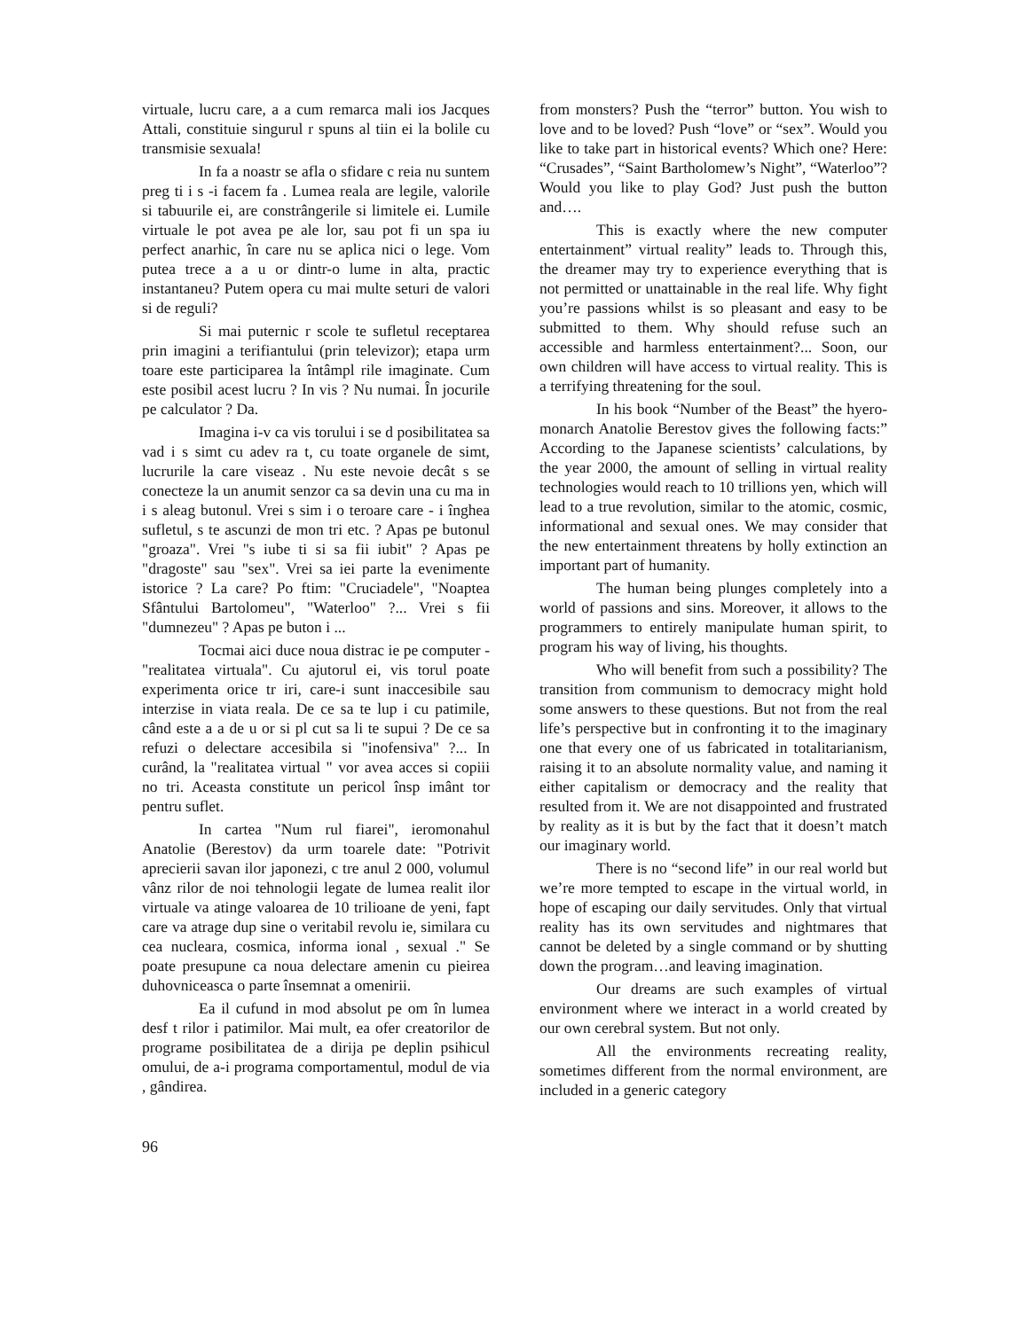virtuale, lucru care, a a cum remarca mali ios Jacques Attali, constituie singurul r spuns al tiin ei la bolile cu transmisie sexuala!
In fa a noastr se afla o sfidare c reia nu suntem preg ti i s -i facem fa . Lumea reala are legile, valorile si tabuurile ei, are constrângerile si limitele ei. Lumile virtuale le pot avea pe ale lor, sau pot fi un spa iu perfect anarhic, în care nu se aplica nici o lege. Vom putea trece a a u or dintr-o lume in alta, practic instantaneu? Putem opera cu mai multe seturi de valori si de reguli?
Si mai puternic r scole te sufletul receptarea prin imagini a terifiantului (prin televizor); etapa urm toare este participarea la întâmpl rile imaginate. Cum este posibil acest lucru ? In vis ? Nu numai. În jocurile pe calculator ? Da.
Imagina i-v ca vis torului i se d posibilitatea sa vad i s simt cu adev ra t, cu toate organele de simt, lucrurile la care viseaz . Nu este nevoie decât s se conecteze la un anumit senzor ca sa devin una cu ma in i s aleag butonul. Vrei s sim i o teroare care - i înghea sufletul, s te ascunzi de mon tri etc. ? Apas pe butonul "groaza". Vrei "s iube ti si sa fii iubit" ? Apas pe "dragoste" sau "sex". Vrei sa iei parte la evenimente istorice ? La care? Po ftim: "Cruciadele", "Noaptea Sfântului Bartolomeu", "Waterloo" ?... Vrei s fii "dumnezeu" ? Apas pe buton i ...
Tocmai aici duce noua distrac ie pe computer - "realitatea virtuala". Cu ajutorul ei, vis torul poate experimenta orice tr iri, care-i sunt inaccesibile sau interzise in viata reala. De ce sa te lup i cu patimile, când este a a de u or si pl cut sa li te supui ? De ce sa refuzi o delectare accesibila si "inofensiva" ?... In curând, la "realitatea virtual " vor avea acces si copiii no tri. Aceasta constitute un pericol însp imânt tor pentru suflet.
In cartea "Num rul fiarei", ieromonahul Anatolie (Berestov) da urm toarele date: "Potrivit aprecierii savan ilor japonezi, c tre anul 2 000, volumul vânz rilor de noi tehnologii legate de lumea realit ilor virtuale va atinge valoarea de 10 trilioane de yeni, fapt care va atrage dup sine o veritabil revolu ie, similara cu cea nucleara, cosmica, informa ional , sexual ." Se poate presupune ca noua delectare amenin cu pieirea duhovniceasca o parte însemnat a omenirii.
Ea il cufund in mod absolut pe om în lumea desf t rilor i patimilor. Mai mult, ea ofer creatorilor de programe posibilitatea de a dirija pe deplin psihicul omului, de a-i programa comportamentul, modul de via , gândirea.
from monsters? Push the “terror” button. You wish to love and to be loved? Push “love” or “sex”. Would you like to take part in historical events? Which one? Here: “Crusades”, “Saint Bartholomew’s Night”, “Waterloo”? Would you like to play God? Just push the button and….
This is exactly where the new computer entertainment” virtual reality” leads to. Through this, the dreamer may try to experience everything that is not permitted or unattainable in the real life. Why fight you’re passions whilst is so pleasant and easy to be submitted to them. Why should refuse such an accessible and harmless entertainment?... Soon, our own children will have access to virtual reality. This is a terrifying threatening for the soul.
In his book “Number of the Beast” the hyero- monarch Anatolie Berestov gives the following facts:” According to the Japanese scientists’ calculations, by the year 2000, the amount of selling in virtual reality technologies would reach to 10 trillions yen, which will lead to a true revolution, similar to the atomic, cosmic, informational and sexual ones. We may consider that the new entertainment threatens by holly extinction an important part of humanity.
The human being plunges completely into a world of passions and sins. Moreover, it allows to the programmers to entirely manipulate human spirit, to program his way of living, his thoughts.
Who will benefit from such a possibility? The transition from communism to democracy might hold some answers to these questions. But not from the real life’s perspective but in confronting it to the imaginary one that every one of us fabricated in totalitarianism, raising it to an absolute normality value, and naming it either capitalism or democracy and the reality that resulted from it. We are not disappointed and frustrated by reality as it is but by the fact that it doesn’t match our imaginary world.
There is no “second life” in our real world but we’re more tempted to escape in the virtual world, in hope of escaping our daily servitudes. Only that virtual reality has its own servitudes and nightmares that cannot be deleted by a single command or by shutting down the program…and leaving imagination.
Our dreams are such examples of virtual environment where we interact in a world created by our own cerebral system. But not only.
All the environments recreating reality, sometimes different from the normal environment, are included in a generic category
96